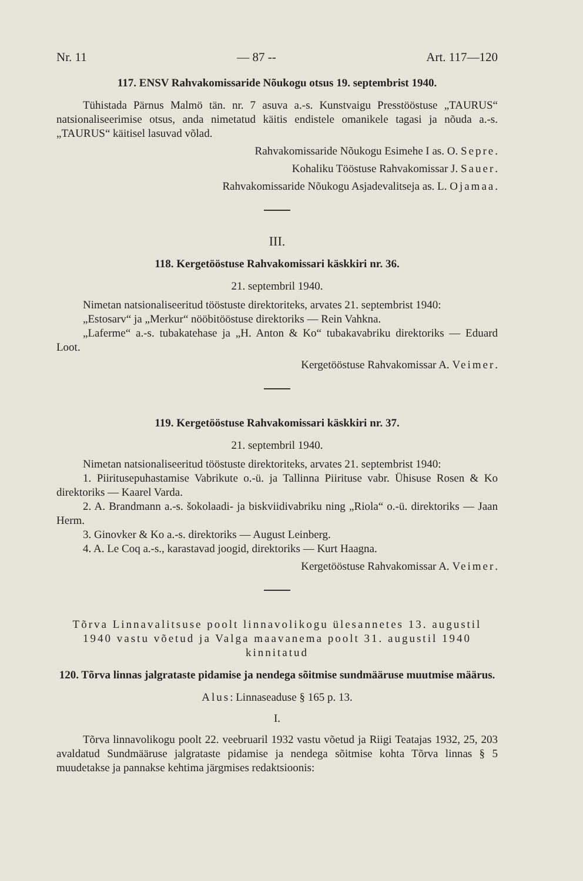Nr. 11 — 87 -- Art. 117—120
117. ENSV Rahvakomissaride Nõukogu otsus 19. septembrist 1940.
Tühistada Pärnus Malmö tän. nr. 7 asuva a.-s. Kunstvaigu Presstööstuse „TAURUS“ natsionaliseerimise otsus, anda nimetatud käitis endistele omanikele tagasi ja nõuda a.-s. „TAURUS“ käitisel lasuvad võlad.
Rahvakomissaride Nõukogu Esimehe I as. O. Sepre.
Kohaliku Tööstuse Rahvakomissar J. Sauer.
Rahvakomissaride Nõukogu Asjadevalitseja as. L. Ojamaa.
III.
118. Kergetööstuse Rahvakomissari käskkiri nr. 36.
21. septembril 1940.
Nimetan natsionaliseeritud tööstuste direktoriteks, arvates 21. septembrist 1940:
„Estosarv“ ja „Merkur“ nööbitööstuse direktoriks — Rein Vahkna.
„Laferme“ a.-s. tubakatehase ja „H. Anton & Ko“ tubakavabriku direktoriks — Eduard Loot.
Kergetööstuse Rahvakomissar A. Veimer.
119. Kergetööstuse Rahvakomissari käskkiri nr. 37.
21. septembril 1940.
Nimetan natsionaliseeritud tööstuste direktoriteks, arvates 21. septembrist 1940:
1. Piiritusepuhastamise Vabrikute o.-ü. ja Tallinna Piirituse vabr. Ühisuse Rosen & Ko direktoriks — Kaarel Varda.
2. A. Brandmann a.-s. šokolaadi- ja biskviidivabriku ning „Riola“ o.-ü. direktoriks — Jaan Herm.
3. Ginovker & Ko a.-s. direktoriks — August Leinberg.
4. A. Le Coq a.-s., karastavad joogid, direktoriks — Kurt Haagna.
Kergetööstuse Rahvakomissar A. Veimer.
Tõrva Linnavalitsuse poolt linnavolikogu ülesannetes 13. augustil 1940 vastu võetud ja Valga maavanema poolt 31. augustil 1940 kinnitatud
120. Tõrva linnas jalgrataste pidamise ja nendega sõitmise sundmääruse muutmise määrus.
Alus: Linnaseaduse § 165 p. 13.
I.
Tõrva linnavolikogu poolt 22. veebruaril 1932 vastu võetud ja Riigi Teatajas 1932, 25, 203 avaldatud Sundmääruse jalgrataste pidamise ja nendega sõitmise kohta Tõrva linnas § 5 muudetakse ja pannakse kehtima järgmises redaktsioonis: